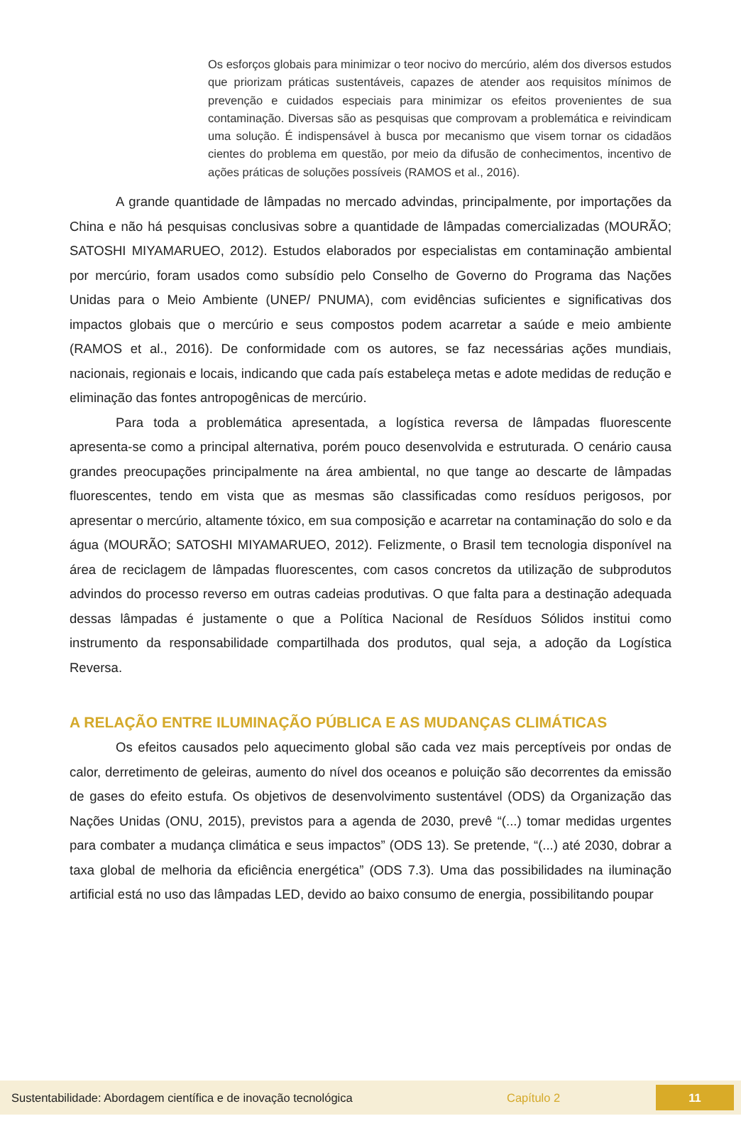Os esforços globais para minimizar o teor nocivo do mercúrio, além dos diversos estudos que priorizam práticas sustentáveis, capazes de atender aos requisitos mínimos de prevenção e cuidados especiais para minimizar os efeitos provenientes de sua contaminação. Diversas são as pesquisas que comprovam a problemática e reivindicam uma solução. É indispensável à busca por mecanismo que visem tornar os cidadãos cientes do problema em questão, por meio da difusão de conhecimentos, incentivo de ações práticas de soluções possíveis (RAMOS et al., 2016).
A grande quantidade de lâmpadas no mercado advindas, principalmente, por importações da China e não há pesquisas conclusivas sobre a quantidade de lâmpadas comercializadas (MOURÃO; SATOSHI MIYAMARUEO, 2012). Estudos elaborados por especialistas em contaminação ambiental por mercúrio, foram usados como subsídio pelo Conselho de Governo do Programa das Nações Unidas para o Meio Ambiente (UNEP/ PNUMA), com evidências suficientes e significativas dos impactos globais que o mercúrio e seus compostos podem acarretar a saúde e meio ambiente (RAMOS et al., 2016). De conformidade com os autores, se faz necessárias ações mundiais, nacionais, regionais e locais, indicando que cada país estabeleça metas e adote medidas de redução e eliminação das fontes antropogênicas de mercúrio.
Para toda a problemática apresentada, a logística reversa de lâmpadas fluorescente apresenta-se como a principal alternativa, porém pouco desenvolvida e estruturada. O cenário causa grandes preocupações principalmente na área ambiental, no que tange ao descarte de lâmpadas fluorescentes, tendo em vista que as mesmas são classificadas como resíduos perigosos, por apresentar o mercúrio, altamente tóxico, em sua composição e acarretar na contaminação do solo e da água (MOURÃO; SATOSHI MIYAMARUEO, 2012). Felizmente, o Brasil tem tecnologia disponível na área de reciclagem de lâmpadas fluorescentes, com casos concretos da utilização de subprodutos advindos do processo reverso em outras cadeias produtivas. O que falta para a destinação adequada dessas lâmpadas é justamente o que a Política Nacional de Resíduos Sólidos institui como instrumento da responsabilidade compartilhada dos produtos, qual seja, a adoção da Logística Reversa.
A RELAÇÃO ENTRE ILUMINAÇÃO PÚBLICA E AS MUDANÇAS CLIMÁTICAS
Os efeitos causados pelo aquecimento global são cada vez mais perceptíveis por ondas de calor, derretimento de geleiras, aumento do nível dos oceanos e poluição são decorrentes da emissão de gases do efeito estufa. Os objetivos de desenvolvimento sustentável (ODS) da Organização das Nações Unidas (ONU, 2015), previstos para a agenda de 2030, prevê “(...) tomar medidas urgentes para combater a mudança climática e seus impactos” (ODS 13). Se pretende, “(...) até 2030, dobrar a taxa global de melhoria da eficiência energética” (ODS 7.3). Uma das possibilidades na iluminação artificial está no uso das lâmpadas LED, devido ao baixo consumo de energia, possibilitando poupar
Sustentabilidade: Abordagem científica e de inovação tecnológica Capítulo 2 11